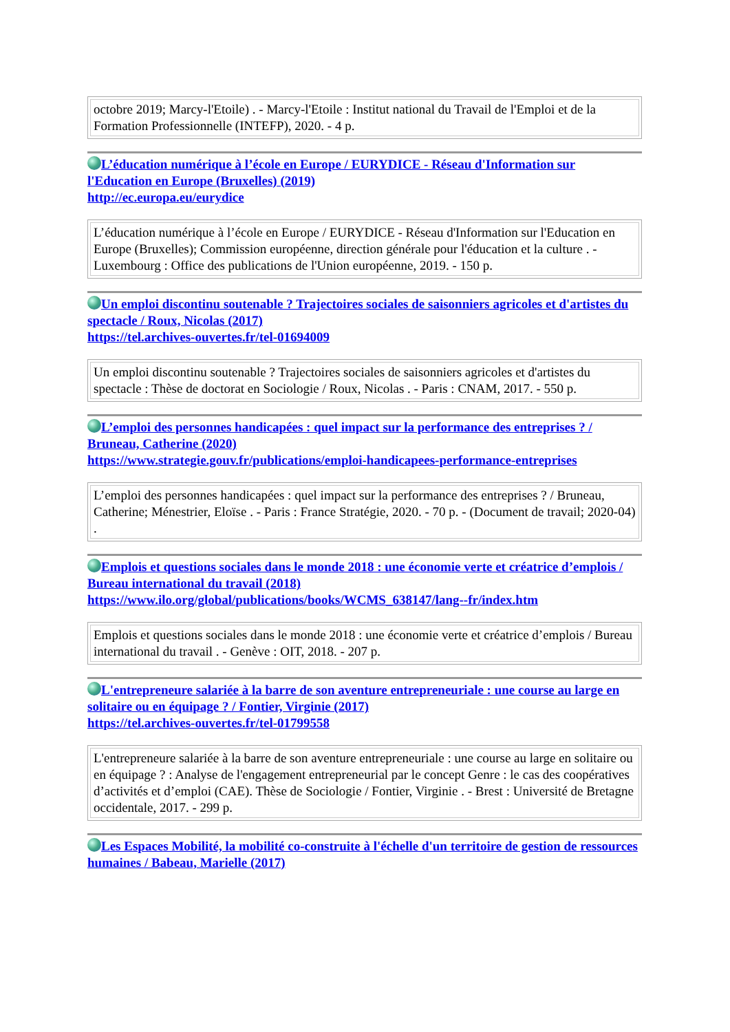| octobre 2019; Marcy-l'Etoile) . - Marcy-l'Etoile : Institut national du Travail de l'Emploi et de la Formation Professionnelle (INTEFP), 2020. - 4 p. |
L’éducation numérique à l’école en Europe / EURYDICE - Réseau d'Information sur l'Education en Europe (Bruxelles) (2019)
http://ec.europa.eu/eurydice
| L’éducation numérique à l’école en Europe / EURYDICE - Réseau d'Information sur l'Education en Europe (Bruxelles); Commission européenne, direction générale pour l'éducation et la culture . - Luxembourg : Office des publications de l'Union européenne, 2019. - 150 p. |
Un emploi discontinu soutenable ? Trajectoires sociales de saisonniers agricoles et d'artistes du spectacle / Roux, Nicolas (2017)
https://tel.archives-ouvertes.fr/tel-01694009
| Un emploi discontinu soutenable ? Trajectoires sociales de saisonniers agricoles et d'artistes du spectacle : Thèse de doctorat en Sociologie / Roux, Nicolas . - Paris : CNAM, 2017. - 550 p. |
L’emploi des personnes handicapées : quel impact sur la performance des entreprises ? / Bruneau, Catherine (2020)
https://www.strategie.gouv.fr/publications/emploi-handicapees-performance-entreprises
| L’emploi des personnes handicapées : quel impact sur la performance des entreprises ? / Bruneau, Catherine; Ménestrier, Eloïse . - Paris : France Stratégie, 2020. - 70 p. - (Document de travail; 2020-04) . |
Emplois et questions sociales dans le monde 2018 : une économie verte et créatrice d’emplois / Bureau international du travail (2018)
https://www.ilo.org/global/publications/books/WCMS_638147/lang--fr/index.htm
| Emplois et questions sociales dans le monde 2018 : une économie verte et créatrice d’emplois / Bureau international du travail . - Genève : OIT, 2018. - 207 p. |
L'entrepreneure salariée à la barre de son aventure entrepreneuriale : une course au large en solitaire ou en équipage ? / Fontier, Virginie (2017)
https://tel.archives-ouvertes.fr/tel-01799558
| L'entrepreneure salariée à la barre de son aventure entrepreneuriale : une course au large en solitaire ou en équipage ? : Analyse de l'engagement entrepreneurial par le concept Genre : le cas des coopératives d’activités et d’emploi (CAE). Thèse de Sociologie / Fontier, Virginie . - Brest : Université de Bretagne occidentale, 2017. - 299 p. |
Les Espaces Mobilité, la mobilité co-construite à l'échelle d'un territoire de gestion de ressources humaines / Babeau, Marielle (2017)